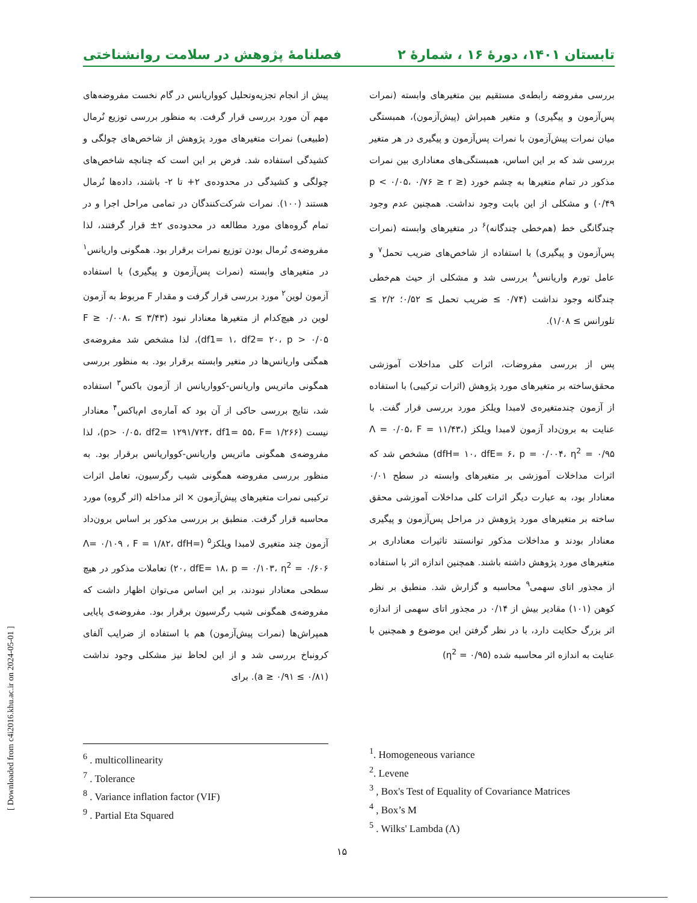تابستان ۱۴۰۱، دورهٔ ۱۶ ، شمارهٔ ۲ فصلنامهٔ پژوهش در سلامت روانشناختی
پیش از انجام تجزیه‌وتحلیل کوواریانس در گام نخست مفروضه‌های مهم آن مورد بررسی قرار گرفت. به منظور بررسی توزیع نُرمال (طبیعی) نمرات متغیرهای مورد پژوهش از شاخص‌های چولگی و کشیدگی استفاده شد. فرض بر این است که چنانچه شاخص‌های چولگی و کشیدگی در محدوده‌ی ۲+ تا ۲- باشند، داده‌ها نُرمال هستند (۱۰۰). نمرات شرکت‌کنندگان در تمامی مراحل اجرا و در تمام گروه‌های مورد مطالعه در محدوده‌ی ۲± قرار گرفتند، لذا مفروضه‌ی نُرمال بودن توزیع نمرات برقرار بود. همگونی واریانس<sup>۱</sup> در متغیرهای وابسته (نمرات پس‌آزمون و پیگیری) با استفاده آزمون لوین<sup>۲</sup> مورد بررسی قرار گرفت و مقدار F مربوط به آزمون لوین در هیچ‌کدام از متغیرها معنادار نبود (۳/۴۳ ≥ F ≥ ۰/۰۰۸، df1= ۱، df2= ۲۰، p > ۰/۰۵)، لذا مشخص شد مفروضه‌ی همگنی واریانس‌ها در متغیر وابسته برقرار بود. به منظور بررسی همگونی ماتریس واریانس-کوواریانس از آزمون باکس<sup>۳</sup> استفاده شد، نتایج بررسی حاکی از آن بود که آماره‌ی ام‌باکس<sup>۴</sup> معنادار نیست (p> ۰/۰۵، df2= ۱۲۹۱/۷۲۴، df1= ۵۵، F= ۱/۲۶۶)، لذا مفروضه‌ی همگونی ماتریس واریانس-کوواریانس برقرار بود. به منظور بررسی مفروضه همگونی شیب رگرسیون، تعامل اثرات ترکیبی نمرات متغیرهای پیش‌آزمون × اثر مداخله (اثر گروه) مورد محاسبه قرار گرفت. منطبق بر بررسی مذکور بر اساس برون‌داد آزمون چند متغیری لامبدا ویلکز<sup>۵</sup> (Λ= ۰/۱۰۹ ، F = ۱/۸۲، dfH= ۲۰، dfE= ۱۸، p = ۰/۱۰۳، η<sup>2</sup> = ۰/۶۰۶) تعاملات مذکور در هیچ سطحی معنادار نبودند، بر این اساس می‌توان اظهار داشت که مفروضه‌ی همگونی شیب رگرسیون برقرار بود. مفروضه‌ی پایایی همپراش‌ها (نمرات پیش‌آزمون) هم با استفاده از ضرایب آلفای کرونباخ بررسی شد و از این لحاظ نیز مشکلی وجود نداشت (۰/۸۱ ≥ a ≥ ۰/۹۱). برای
بررسی مفروضه رابطه‌ی مستقیم بین متغیرهای وابسته (نمرات پس‌آزمون و پیگیری) و متغیر همپراش (پیش‌آزمون)، همبستگی میان نمرات پیش‌آزمون با نمرات پس‌آزمون و پیگیری در هر متغیر بررسی شد که بر این اساس، همبستگی‌های معناداری بین نمرات مذکور در تمام متغیرها به چشم خورد (p < ۰/۰۵، ۰/۷۶ ≥ r ≥ ۰/۴۹) و مشکلی از این بابت وجود نداشت. همچنین عدم وجود چندگانگی خط (هم‌خطی چندگانه)<sup>۶</sup> در متغیرهای وابسته (نمرات پس‌آزمون و پیگیری) با استفاده از شاخص‌های ضریب تحمل<sup>۷</sup> و عامل تورم واریانس<sup>۸</sup> بررسی شد و مشکلی از حیث هم‌خطی چندگانه وجود نداشت (۰/۷۴ ≥ ضریب تحمل ≥ ۰/۵۲؛ ۲/۲ ≥ تلورانس ≥ ۱/۰۸).
پس از بررسی مفروضات، اثرات کلی مداخلات آموزشی محقق‌ساخته بر متغیرهای مورد پژوهش (اثرات ترکیبی) با استفاده از آزمون چندمتغیره‌ی لامبدا ویلکز مورد بررسی قرار گفت. با عنایت به برون‌داد آزمون لامبدا ویلکز (Λ = ۰/۰۵، F = ۱۱/۴۳، dfH= ۱۰، dfE= ۶، p = ۰/۰۰۴، η<sup>2</sup> = ۰/۹۵) مشخص شد که اثرات مداخلات آموزشی بر متغیرهای وابسته در سطح ۰/۰۱ معنادار بود، به عبارت دیگر اثرات کلی مداخلات آموزشی محقق ساخته بر متغیرهای مورد پژوهش در مراحل پس‌آزمون و پیگیری معنادار بودند و مداخلات مذکور توانستند تاثیرات معناداری بر متغیرهای مورد پژوهش داشته باشند. همچنین اندازه اثر با استفاده از مجذور اتای سهمی<sup>۹</sup> محاسبه و گزارش شد. منطبق بر نظر کوهن (۱۰۱) مقادیر بیش از ۰/۱۴ در مجذور اتای سهمی از اندازه اثر بزرگ حکایت دارد، با در نظر گرفتن این موضوع و همچنین با عنایت به اندازه اثر محاسبه شده (η<sup>2</sup> = ۰/۹۵)
<sup>1</sup>. Homogeneous variance
<sup>2</sup>. Levene
<sup>3</sup> , Box's Test of Equality of Covariance Matrices
<sup>4</sup> , Box’s M
<sup>5</sup> . Wilks' Lambda (Λ)
<sup>6</sup> . multicollinearity
<sup>7</sup> . Tolerance
<sup>8</sup> . Variance inflation factor (VIF)
<sup>9</sup> . Partial Eta Squared
[ Downloaded from c4i2016.khu.ac.ir on 2024-05-01 ]
۱۵